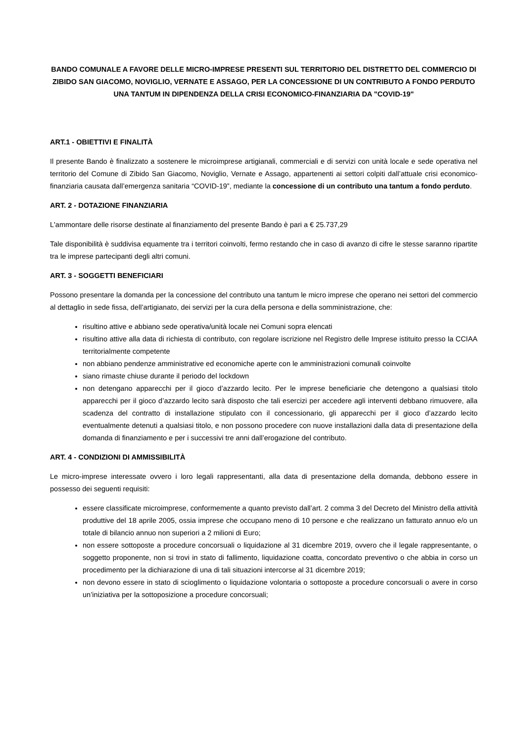BANDO COMUNALE A FAVORE DELLE MICRO-IMPRESE PRESENTI SUL TERRITORIO DEL DISTRETTO DEL COMMERCIO DI ZIBIDO SAN GIACOMO, NOVIGLIO, VERNATE E ASSAGO, PER LA CONCESSIONE DI UN CONTRIBUTO A FONDO PERDUTO UNA TANTUM IN DIPENDENZA DELLA CRISI ECONOMICO-FINANZIARIA DA "COVID-19"
ART.1 - OBIETTIVI E FINALITÀ
Il presente Bando è finalizzato a sostenere le microimprese artigianali, commerciali e di servizi con unità locale e sede operativa nel territorio del Comune di Zibido San Giacomo, Noviglio, Vernate e Assago, appartenenti ai settori colpiti dall’attuale crisi economico-finanziaria causata dall’emergenza sanitaria “COVID-19”, mediante la concessione di un contributo una tantum a fondo perduto.
ART. 2 - DOTAZIONE FINANZIARIA
L'ammontare delle risorse destinate al finanziamento del presente Bando è pari a € 25.737,29
Tale disponibilità è suddivisa equamente tra i territori coinvolti, fermo restando che in caso di avanzo di cifre le stesse saranno ripartite tra le imprese partecipanti degli altri comuni.
ART. 3 - SOGGETTI BENEFICIARI
Possono presentare la domanda per la concessione del contributo una tantum le micro imprese che operano nei settori del commercio al dettaglio in sede fissa, dell’artigianato, dei servizi per la cura della persona e della somministrazione, che:
risultino attive e abbiano sede operativa/unità locale nei Comuni sopra elencati
risultino attive alla data di richiesta di contributo, con regolare iscrizione nel Registro delle Imprese istituito presso la CCIAA territorialmente competente
non abbiano pendenze amministrative ed economiche aperte con le amministrazioni comunali coinvolte
siano rimaste chiuse durante il periodo del lockdown
non detengano apparecchi per il gioco d’azzardo lecito. Per le imprese beneficiarie che detengono a qualsiasi titolo apparecchi per il gioco d’azzardo lecito sarà disposto che tali esercizi per accedere agli interventi debbano rimuovere, alla scadenza del contratto di installazione stipulato con il concessionario, gli apparecchi per il gioco d’azzardo lecito eventualmente detenuti a qualsiasi titolo, e non possono procedere con nuove installazioni dalla data di presentazione della domanda di finanziamento e per i successivi tre anni dall’erogazione del contributo.
ART. 4 - CONDIZIONI DI AMMISSIBILITÀ
Le micro-imprese interessate ovvero i loro legali rappresentanti, alla data di presentazione della domanda, debbono essere in possesso dei seguenti requisiti:
essere classificate microimprese, conformemente a quanto previsto dall’art. 2 comma 3 del Decreto del Ministro della attività produttive del 18 aprile 2005, ossia imprese che occupano meno di 10 persone e che realizzano un fatturato annuo e/o un totale di bilancio annuo non superiori a 2 milioni di Euro;
non essere sottoposte a procedure concorsuali o liquidazione al 31 dicembre 2019, ovvero che il legale rappresentante, o soggetto proponente, non si trovi in stato di fallimento, liquidazione coatta, concordato preventivo o che abbia in corso un procedimento per la dichiarazione di una di tali situazioni intercorse al 31 dicembre 2019;
non devono essere in stato di scioglimento o liquidazione volontaria o sottoposte a procedure concorsuali o avere in corso un’iniziativa per la sottoposizione a procedure concorsuali;